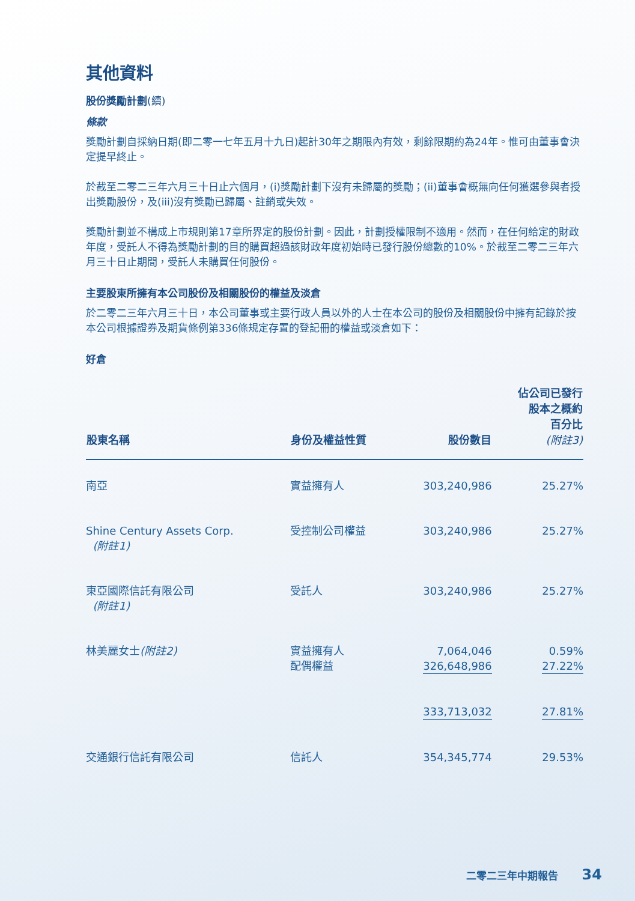其他資料
股份獎勵計劃(續)
條款
獎勵計劃自採納日期(即二零一七年五月十九日)起計30年之期限內有效，剩餘限期約為24年。惟可由董事會決定提早終止。
於截至二零二三年六月三十日止六個月，(i)獎勵計劃下沒有未歸屬的獎勵；(ii)董事會概無向任何獲選參與者授出獎勵股份，及(iii)沒有獎勵已歸屬、註銷或失效。
獎勵計劃並不構成上市規則第17章所界定的股份計劃。因此，計劃授權限制不適用。然而，在任何給定的財政年度，受託人不得為獎勵計劃的目的購買超過該財政年度初始時已發行股份總數的10%。於截至二零二三年六月三十日止期間，受託人未購買任何股份。
主要股東所擁有本公司股份及相關股份的權益及淡倉
於二零二三年六月三十日，本公司董事或主要行政人員以外的人士在本公司的股份及相關股份中擁有記錄於按本公司根據證券及期貨條例第336條規定存置的登記冊的權益或淡倉如下：
好倉
| 股東名稱 | 身份及權益性質 | 股份數目 | 佔公司已發行 股本之概約 百分比 (附註3) |
| --- | --- | --- | --- |
| 南亞 | 實益擁有人 | 303,240,986 | 25.27% |
| Shine Century Assets Corp. (附註1) | 受控制公司權益 | 303,240,986 | 25.27% |
| 東亞國際信託有限公司 (附註1) | 受託人 | 303,240,986 | 25.27% |
| 林美麗女士 (附註2) | 實益擁有人 配偶權益 | 7,064,046 326,648,986 | 0.59% 27.22% |
| | | 333,713,032 | 27.81% |
| 交通銀行信託有限公司 | 信託人 | 354,345,774 | 29.53% |
二零二三年中期報告 34